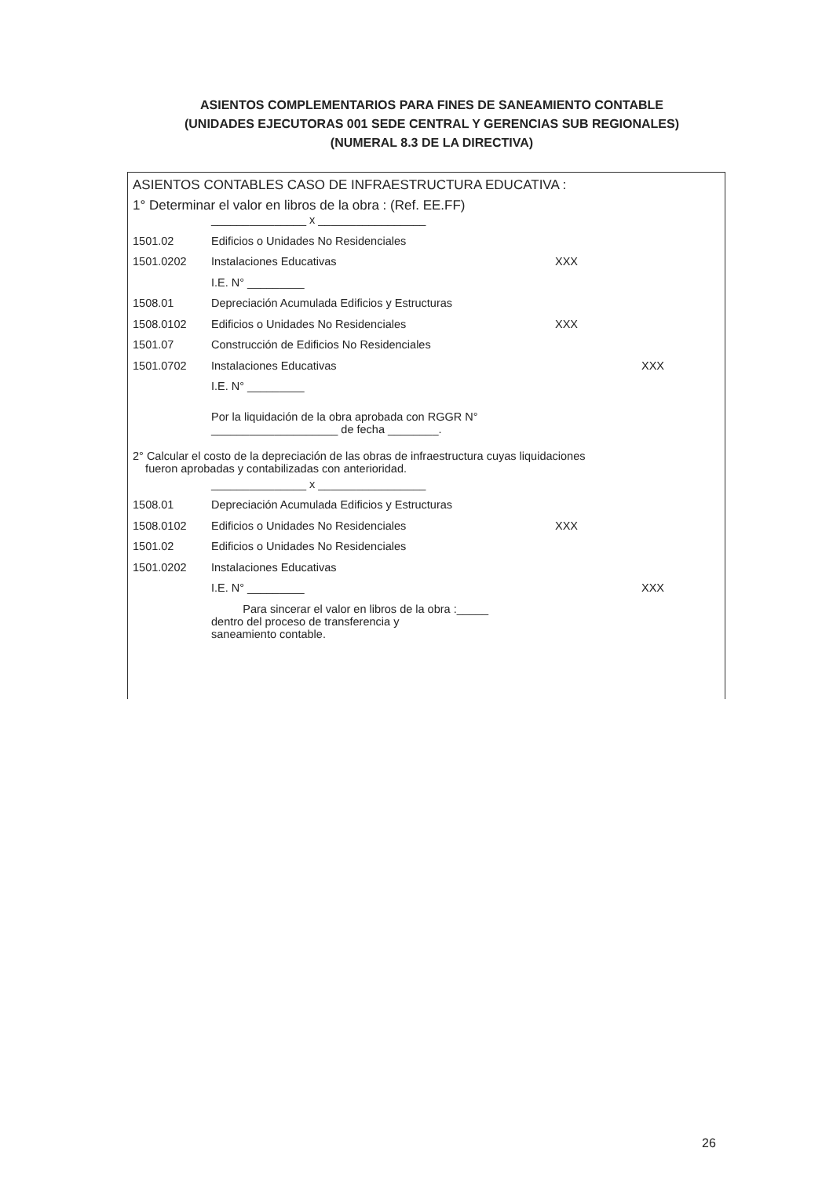ASIENTOS COMPLEMENTARIOS PARA FINES DE SANEAMIENTO CONTABLE
(UNIDADES EJECUTORAS 001 SEDE CENTRAL Y GERENCIAS SUB REGIONALES)
(NUMERAL 8.3 DE LA DIRECTIVA)
ASIENTOS CONTABLES CASO DE INFRAESTRUCTURA EDUCATIVA :
1° Determinar el valor en libros de la obra : (Ref. EE.FF)
| | _______________ x _________________ | | |
| 1501.02 | Edificios o Unidades No Residenciales | | |
| 1501.0202 | Instalaciones Educativas | XXX | |
| | I.E. N° _________ | | |
| 1508.01 | Depreciación Acumulada Edificios y Estructuras | | |
| 1508.0102 | Edificios o Unidades No Residenciales | XXX | |
| 1501.07 | Construcción de Edificios No Residenciales | | |
| 1501.0702 | Instalaciones Educativas | | XXX |
| | I.E. N° _________ | | |
| | Por la liquidación de la obra aprobada con RGGR N° ____________________ de fecha ________. | | |
2° Calcular el costo de la depreciación de las obras de infraestructura cuyas liquidaciones
fueron aprobadas y contabilizadas con anterioridad.
| | _______________ x _________________ | | |
| 1508.01 | Depreciación Acumulada Edificios y Estructuras | | |
| 1508.0102 | Edificios o Unidades No Residenciales | XXX | |
| 1501.02 | Edificios o Unidades No Residenciales | | |
| 1501.0202 | Instalaciones Educativas | | |
| | I.E. N° _________ | | XXX |
| | Para sincerar el valor en libros de la obra :_____ dentro del proceso de transferencia y saneamiento contable. | | |
26